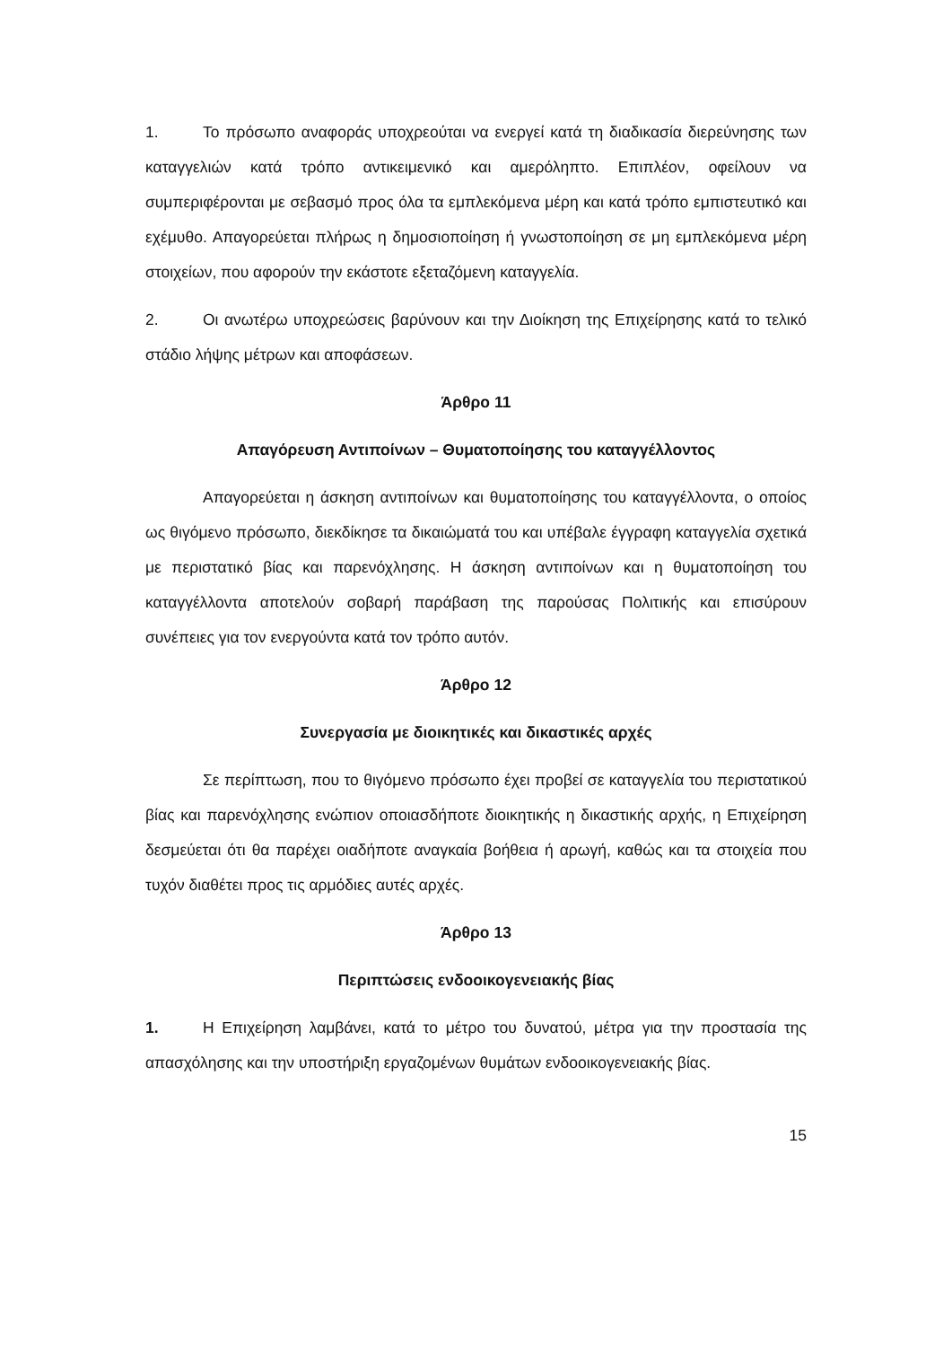1. Το πρόσωπο αναφοράς υποχρεούται να ενεργεί κατά τη διαδικασία διερεύνησης των καταγγελιών κατά τρόπο αντικειμενικό και αμερόληπτο. Επιπλέον, οφείλουν να συμπεριφέρονται με σεβασμό προς όλα τα εμπλεκόμενα μέρη και κατά τρόπο εμπιστευτικό και εχέμυθο. Απαγορεύεται πλήρως η δημοσιοποίηση ή γνωστοποίηση σε μη εμπλεκόμενα μέρη στοιχείων, που αφορούν την εκάστοτε εξεταζόμενη καταγγελία.
2. Οι ανωτέρω υποχρεώσεις βαρύνουν και την Διοίκηση της Επιχείρησης κατά το τελικό στάδιο λήψης μέτρων και αποφάσεων.
Άρθρο 11
Απαγόρευση Αντιποίνων – Θυματοποίησης του καταγγέλλοντος
Απαγορεύεται η άσκηση αντιποίνων και θυματοποίησης του καταγγέλλοντα, ο οποίος ως θιγόμενο πρόσωπο, διεκδίκησε τα δικαιώματά του και υπέβαλε έγγραφη καταγγελία σχετικά με περιστατικό βίας και παρενόχλησης. Η άσκηση αντιποίνων και η θυματοποίηση του καταγγέλλοντα αποτελούν σοβαρή παράβαση της παρούσας Πολιτικής και επισύρουν συνέπειες για τον ενεργούντα κατά τον τρόπο αυτόν.
Άρθρο 12
Συνεργασία με διοικητικές και δικαστικές αρχές
Σε περίπτωση, που το θιγόμενο πρόσωπο έχει προβεί σε καταγγελία του περιστατικού βίας και παρενόχλησης ενώπιον οποιασδήποτε διοικητικής η δικαστικής αρχής, η Επιχείρηση δεσμεύεται ότι θα παρέχει οιαδήποτε αναγκαία βοήθεια ή αρωγή, καθώς και τα στοιχεία που τυχόν διαθέτει προς τις αρμόδιες αυτές αρχές.
Άρθρο 13
Περιπτώσεις ενδοοικογενειακής βίας
1. Η Επιχείρηση λαμβάνει, κατά το μέτρο του δυνατού, μέτρα για την προστασία της απασχόλησης και την υποστήριξη εργαζομένων θυμάτων ενδοοικογενειακής βίας.
15